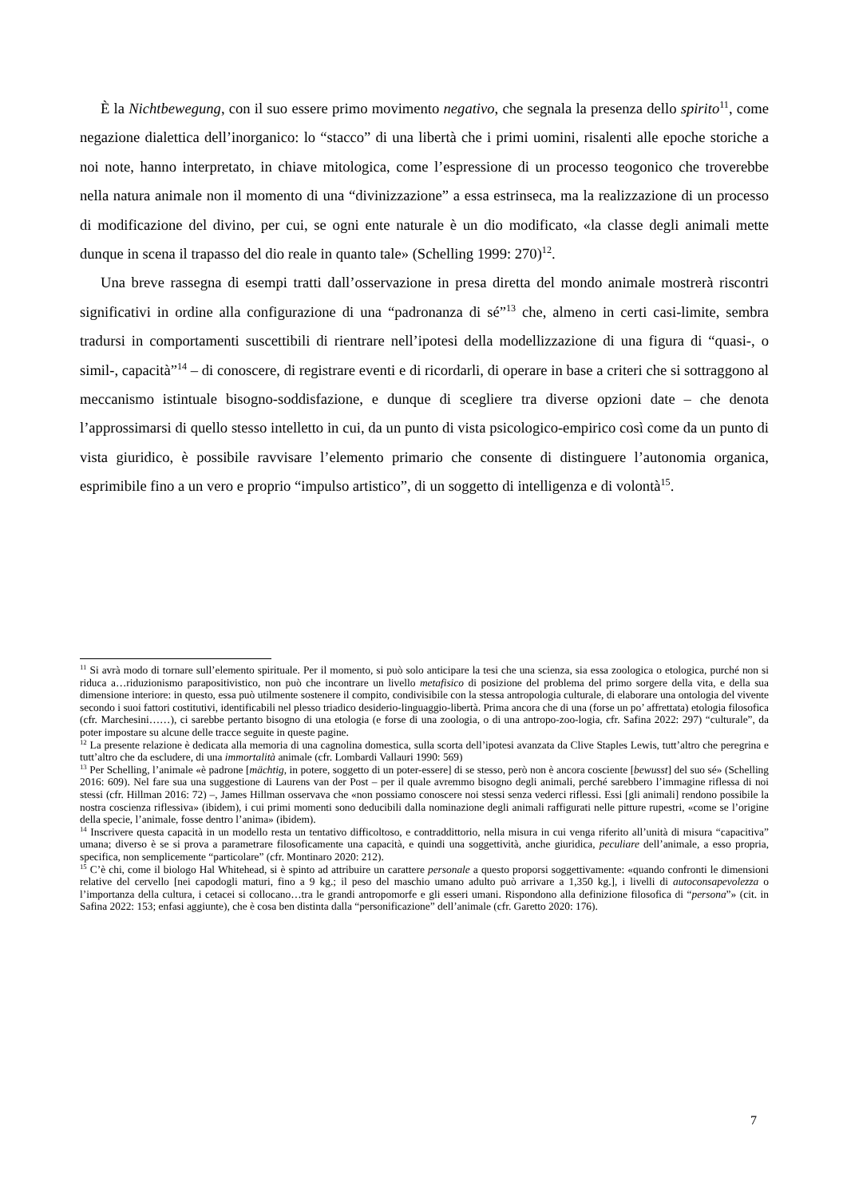È la Nichtbewegung, con il suo essere primo movimento negativo, che segnala la presenza dello spirito<sup>11</sup>, come negazione dialettica dell’inorganico: lo “stacco” di una libertà che i primi uomini, risalenti alle epoche storiche a noi note, hanno interpretato, in chiave mitologica, come l’espressione di un processo teogonico che troverebbe nella natura animale non il momento di una “divinizzazione” a essa estrinseca, ma la realizzazione di un processo di modificazione del divino, per cui, se ogni ente naturale è un dio modificato, «la classe degli animali mette dunque in scena il trapasso del dio reale in quanto tale» (Schelling 1999: 270)<sup>12</sup>.
Una breve rassegna di esempi tratti dall’osservazione in presa diretta del mondo animale mostrerà riscontri significativi in ordine alla configurazione di una “padronanza di sé”<sup>13</sup> che, almeno in certi casi-limite, sembra tradursi in comportamenti suscettibili di rientrare nell’ipotesi della modellizzazione di una figura di “quasi-, o simil-, capacità”<sup>14</sup> – di conoscere, di registrare eventi e di ricordarli, di operare in base a criteri che si sottraggono al meccanismo istintuale bisogno-soddisfazione, e dunque di scegliere tra diverse opzioni date – che denota l’approssimarsi di quello stesso intelletto in cui, da un punto di vista psicologico-empirico così come da un punto di vista giuridico, è possibile ravvisare l’elemento primario che consente di distinguere l’autonomia organica, esprimibile fino a un vero e proprio “impulso artistico”, di un soggetto di intelligenza e di volontà<sup>15</sup>.
<sup>11</sup> Si avrà modo di tornare sull’elemento spirituale. Per il momento, si può solo anticipare la tesi che una scienza, sia essa zoologica o etologica, purché non si riduca a…riduzionismo parapositivistico, non può che incontrare un livello metafisico di posizione del problema del primo sorgere della vita, e della sua dimensione interiore: in questo, essa può utilmente sostenere il compito, condivisibile con la stessa antropologia culturale, di elaborare una ontologia del vivente secondo i suoi fattori costitutivi, identificabili nel plesso triadico desiderio-linguaggio-libertà. Prima ancora che di una (forse un po’ affrettata) etologia filosofica (cfr. Marchesini……), ci sarebbe pertanto bisogno di una etologia (e forse di una zoologia, o di una antropo-zoo-logia, cfr. Safina 2022: 297) “culturale”, da poter impostare su alcune delle tracce seguite in queste pagine.
<sup>12</sup> La presente relazione è dedicata alla memoria di una cagnolina domestica, sulla scorta dell’ipotesi avanzata da Clive Staples Lewis, tutt’altro che peregrina e tutt’altro che da escludere, di una immortalità animale (cfr. Lombardi Vallauri 1990: 569)
<sup>13</sup> Per Schelling, l’animale «è padrone [mächtig, in potere, soggetto di un poter-essere] di se stesso, però non è ancora cosciente [bewusst] del suo sé» (Schelling 2016: 609). Nel fare sua una suggestione di Laurens van der Post – per il quale avremmo bisogno degli animali, perché sarebbero l’immagine riflessa di noi stessi (cfr. Hillman 2016: 72) –, James Hillman osservava che «non possiamo conoscere noi stessi senza vederci riflessi. Essi [gli animali] rendono possibile la nostra coscienza riflessiva» (ibidem), i cui primi momenti sono deducibili dalla nominazione degli animali raffigurati nelle pitture rupestri, «come se l’origine della specie, l’animale, fosse dentro l’anima» (ibidem).
<sup>14</sup> Inscrivere questa capacità in un modello resta un tentativo difficoltoso, e contraddittorio, nella misura in cui venga riferito all’unità di misura “capacitiva” umana; diverso è se si prova a parametrare filosoficamente una capacità, e quindi una soggettività, anche giuridica, peculiare dell’animale, a esso propria, specifica, non semplicemente “particolare” (cfr. Montinaro 2020: 212).
<sup>15</sup> C’è chi, come il biologo Hal Whitehead, si è spinto ad attribuire un carattere personale a questo proporsi soggettivamente: «quando confronti le dimensioni relative del cervello [nei capodogli maturi, fino a 9 kg.; il peso del maschio umano adulto può arrivare a 1,350 kg.], i livelli di autoconsapevolezza o l’importanza della cultura, i cetacei si collocano…tra le grandi antropomorfe e gli esseri umani. Rispondono alla definizione filosofica di “persona”» (cit. in Safina 2022: 153; enfasi aggiunte), che è cosa ben distinta dalla “personificazione” dell’animale (cfr. Garetto 2020: 176).
7